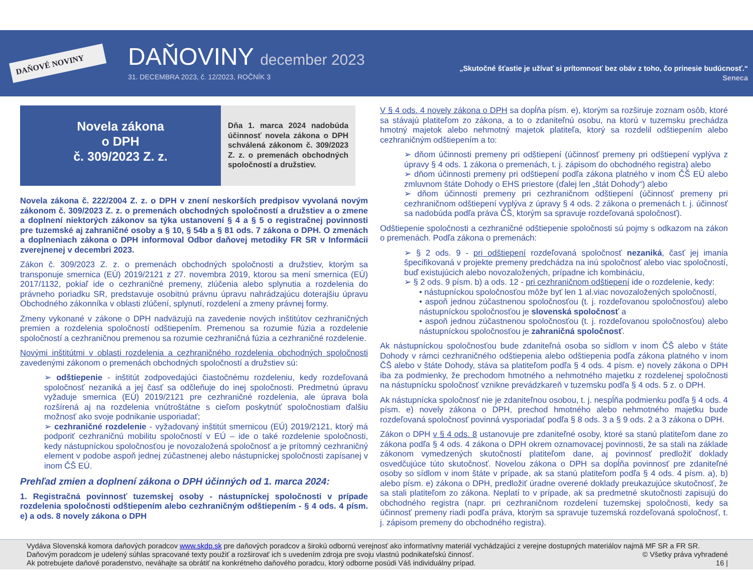DAŇOVÉ NOVINY
DAŇOVINY december 2023
31. DECEMBRA 2023, č. 12/2023, ROČNÍK 3
„Skutočné šťastie je užívať si prítomnosť bez obáv z toho, čo prinesie budúcnosť.“
Seneca
Novela zákona
o DPH
č. 309/2023 Z. z.
Dňa 1. marca 2024 nadobúda účinnosť novela zákona o DPH schválená zákonom č. 309/2023 Z. z. o premenách obchodných spoločností a družstiev.
Novela zákona č. 222/2004 Z. z. o DPH v znení neskorších predpisov vyvolaná novým zákonom č. 309/2023 Z. z. o premenách obchodných spoločností a družstiev a o zmene a doplnení niektorých zákonov sa týka ustanovení § 4 a § 5 o registračnej povinnosti pre tuzemské aj zahraničné osoby a § 10, § 54b a § 81 ods. 7 zákona o DPH. O zmenách a doplneniach zákona o DPH informoval Odbor daňovej metodiky FR SR v Informácii zverejnenej v decembri 2023.
Zákon č. 309/2023 Z. z. o premenách obchodných spoločnosti a družstiev, ktorým sa transponuje smernica (EÚ) 2019/2121 z 27. novembra 2019, ktorou sa mení smernica (EÚ) 2017/1132, pokiaľ ide o cezhraničné premeny, zlúčenia alebo splynutia a rozdelenia do právneho poriadku SR, predstavuje osobitnú právnu úpravu nahrádzajúcu doterajšiu úpravu Obchodného zákonníka v oblasti zlúčení, splynutí, rozdelení a zmeny právnej formy.
Zmeny vykonané v zákone o DPH nadväzujú na zavedenie nových inštitútov cezhraničných premien a rozdelenia spoločností odštiepením. Premenou sa rozumie fúzia a rozdelenie spoločností a cezhraničnou premenou sa rozumie cezhraničná fúzia a cezhraničné rozdelenie.
Novými inštitútmi v oblasti rozdelenia a cezhraničného rozdelenia obchodných spoločnosti zavedenými zákonom o premenách obchodných spoločností a družstiev sú:
➢ odštiepenie - inštitút zodpovedajúci čiastočnému rozdeleniu, kedy rozdeľovaná spoločnosť nezaniká a jej časť sa odčleňuje do inej spoločnosti. Predmetnú úpravu vyžaduje smernica (EÚ) 2019/2121 pre cezhraničné rozdelenia, ale úprava bola rozšírená aj na rozdelenia vnútroštátne s cieľom poskytnúť spoločnostiam ďalšiu možnosť ako svoje podnikanie usporiadať;
➢ cezhraničné rozdelenie - vyžadovaný inštitút smernicou (EÚ) 2019/2121, ktorý má podporiť cezhraničnú mobilitu spoločností v EÚ – ide o také rozdelenie spoločnosti, kedy nástupníckou spoločnosťou je novozaložená spoločnosť a je prítomný cezhraničný element v podobe aspoň jednej zúčastnenej alebo nástupníckej spoločnosti zapísanej v inom ČŠ EÚ.
Prehľad zmien a doplnení zákona o DPH účinných od 1. marca 2024:
1. Registračná povinnosť tuzemskej osoby - nástupníckej spoločnosti v prípade rozdelenia spoločnosti odštiepením alebo cezhraničným odštiepením - § 4 ods. 4 písm. e) a ods. 8 novely zákona o DPH
V § 4 ods. 4 novely zákona o DPH sa dopĺňa písm. e), ktorým sa rozširuje zoznam osôb, ktoré sa stávajú platiteľom zo zákona, a to o zdaniteľnú osobu, na ktorú v tuzemsku prechádza hmotný majetok alebo nehmotný majetok platiteľa, ktorý sa rozdelil odštiepením alebo cezhraničným odštiepením a to:
➢ dňom účinnosti premeny pri odštiepení (účinnosť premeny pri odštiepení vyplýva z úpravy § 4 ods. 1 zákona o premenách, t. j. zápisom do obchodného registra) alebo
➢ dňom účinnosti premeny pri odštiepení podľa zákona platného v inom ČŠ EÚ alebo zmluvnom štáte Dohody o EHS priestore (ďalej len „štát Dohody“) alebo
➢ dňom účinnosti premeny pri cezhraničnom odštiepení (účinnosť premeny pri cezhraničnom odštiepení vyplýva z úpravy § 4 ods. 2 zákona o premenách t. j. účinnosť sa nadobúda podľa práva ČŠ, ktorým sa spravuje rozdeľovaná spoločnosť).
Odštiepenie spoločnosti a cezhraničné odštiepenie spoločnosti sú pojmy s odkazom na zákon o premenách. Podľa zákona o premenách:
➢ § 2 ods. 9 - pri odštiepení rozdeľovaná spoločnosť nezaniká, časť jej imania špecifikovaná v projekte premeny predchádza na inú spoločnosť alebo viac spoločností, buď existujúcich alebo novozaložených, prípadne ich kombináciu,
➢ § 2 ods. 9 písm. b) a ods. 12 - pri cezhraničnom odštiepení ide o rozdelenie, kedy:
• nástupníckou spoločnosťou môže byť len 1 al.viac novozaložených spoločností,
• aspoň jednou zúčastnenou spoločnosťou (t. j. rozdeľovanou spoločnosťou) alebo nástupníckou spoločnosťou je slovenská spoločnosť a
• aspoň jednou zúčastnenou spoločnosťou (t. j. rozdeľovanou spoločnosťou) alebo nástupníckou spoločnosťou je zahraničná spoločnosť.
Ak nástupníckou spoločnosťou bude zdaniteľná osoba so sídlom v inom ČŠ alebo v štáte Dohody v rámci cezhraničného odštiepenia alebo odštiepenia podľa zákona platného v inom ČŠ alebo v štáte Dohody, stáva sa platiteľom podľa § 4 ods. 4 písm. e) novely zákona o DPH iba za podmienky, že prechodom hmotného a nehmotného majetku z rozdelenej spoločnosti na nástupnícku spoločnosť vznikne prevádzkareň v tuzemsku podľa § 4 ods. 5 z. o DPH.
Ak nástupnícka spoločnosť nie je zdaniteľnou osobou, t. j. nespĺňa podmienku podľa § 4 ods. 4 písm. e) novely zákona o DPH, prechod hmotného alebo nehmotného majetku bude rozdeľovaná spoločnosť povinná vysporiadať podľa § 8 ods. 3 a § 9 ods. 2 a 3 zákona o DPH.
Zákon o DPH v § 4 ods. 8 ustanovuje pre zdaniteľné osoby, ktoré sa stanú platiteľom dane zo zákona podľa § 4 ods. 4 zákona o DPH okrem oznamovacej povinnosti, že sa stali na základe zákonom vymedzených skutočností platiteľom dane, aj povinnosť predložiť doklady osvedčujúce túto skutočnosť. Novelou zákona o DPH sa dopĺňa povinnosť pre zdaniteľné osoby so sídlom v inom štáte v prípade, ak sa stanú platiteľom podľa § 4 ods. 4 písm. a), b) alebo písm. e) zákona o DPH, predložiť úradne overené doklady preukazujúce skutočnosť, že sa stali platiteľom zo zákona. Neplatí to v prípade, ak sa predmetné skutočnosti zapisujú do obchodného registra (napr. pri cezhraničnom rozdelení tuzemskej spoločnosti, kedy sa účinnosť premeny riadi podľa práva, ktorým sa spravuje tuzemská rozdeľovaná spoločnosť, t. j. zápisom premeny do obchodného registra).
Vydáva Slovenská komora daňových poradcov www.skdp.sk pre daňových poradcov a širokú odbornú verejnosť ako informatívny materiál vychádzajúci z verejne dostupných materiálov najmä MF SR a FR SR.
Daňovým poradcom je udelený súhlas spracované texty použiť a rozširovať ich s uvedením zdroja pre svoju vlastnú podnikateľskú činnosť. © Všetky práva vyhradené
Ak potrebujete daňové poradenstvo, neváhajte sa obrátiť na konkrétneho daňového poradcu, ktorý odborne posúdi Váš individuálny prípad. 16 |